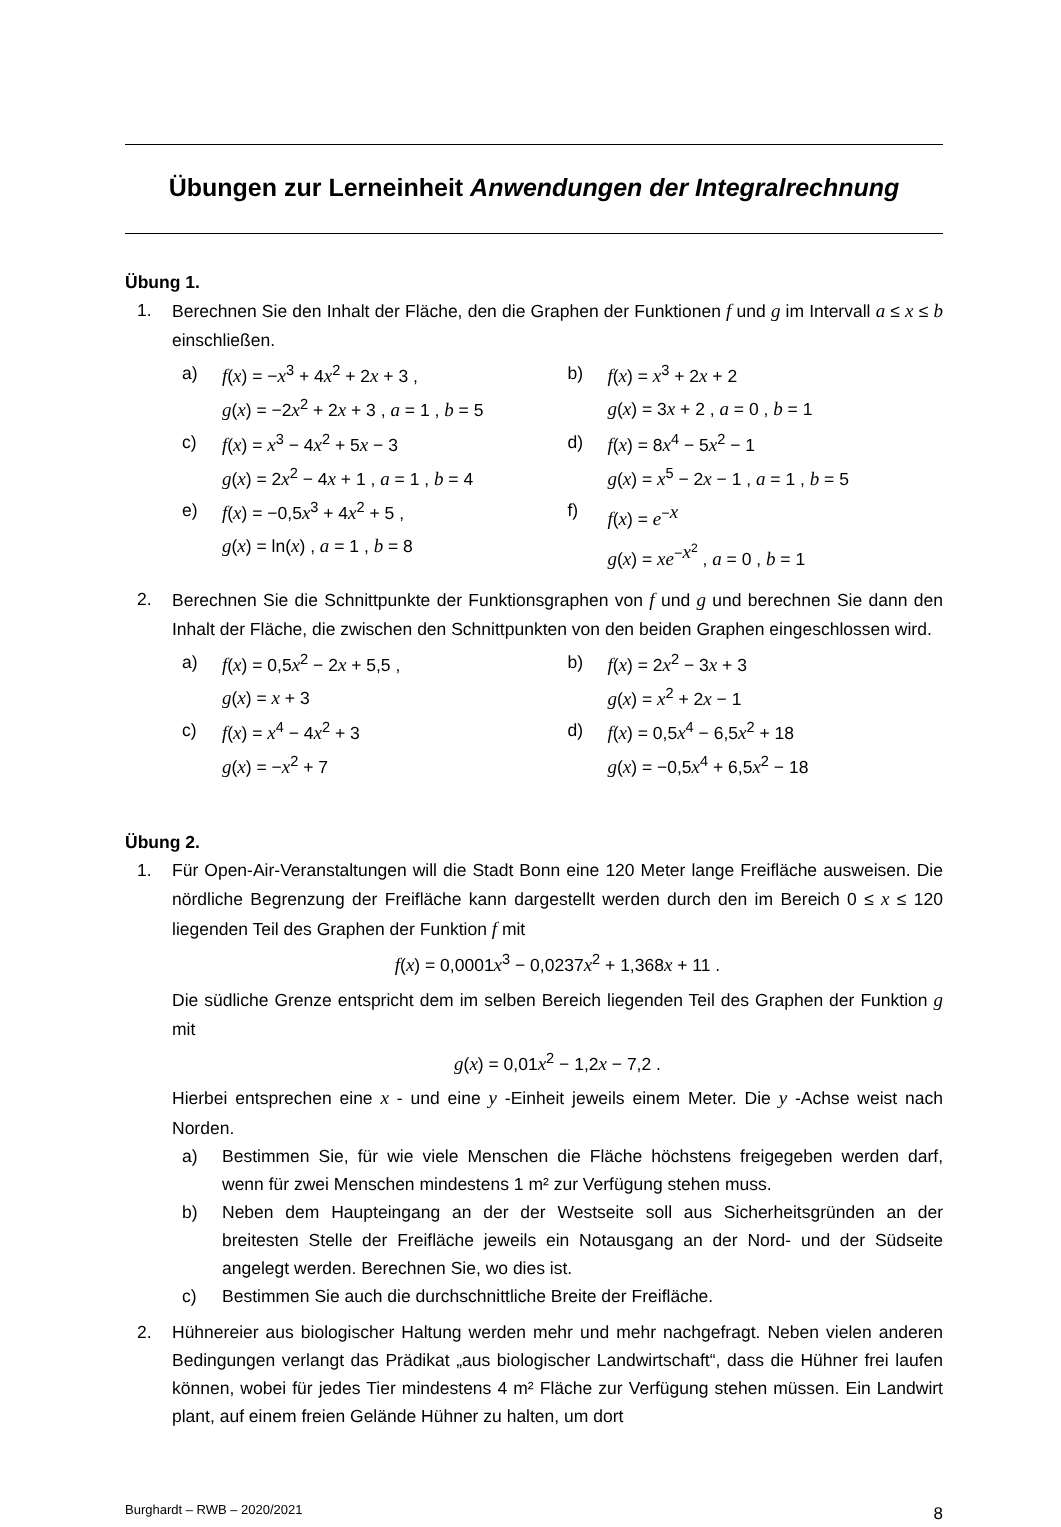Übungen zur Lerneinheit Anwendungen der Integralrechnung
Übung 1.
1. Berechnen Sie den Inhalt der Fläche, den die Graphen der Funktionen f und g im Intervall a ≤ x ≤ b einschließen.
a) f(x) = −x<sup>3</sup> + 4x<sup>2</sup> + 2x + 3 ,
g(x) = −2x<sup>2</sup> + 2x + 3 , a = 1 , b = 5
b) f(x) = x<sup>3</sup> + 2x + 2
g(x) = 3x + 2 , a = 0 , b = 1
c) f(x) = x<sup>3</sup> − 4x<sup>2</sup> + 5x − 3
g(x) = 2x<sup>2</sup> − 4x + 1 , a = 1 , b = 4
d) f(x) = 8x<sup>4</sup> − 5x<sup>2</sup> − 1
g(x) = x<sup>5</sup> − 2x − 1 , a = 1 , b = 5
e) f(x) = −0,5x<sup>3</sup> + 4x<sup>2</sup> + 5 ,
g(x) = ln(x) , a = 1 , b = 8
f) f(x) = e<sup>−x</sup>
g(x) = xe<sup>−x<sup>2</sup></sup> , a = 0 , b = 1
2. Berechnen Sie die Schnittpunkte der Funktionsgraphen von f und g und berechnen Sie dann den Inhalt der Fläche, die zwischen den Schnittpunkten von den beiden Graphen eingeschlossen wird.
a) f(x) = 0,5x<sup>2</sup> − 2x + 5,5 ,
g(x) = x + 3
b) f(x) = 2x<sup>2</sup> − 3x + 3
g(x) = x<sup>2</sup> + 2x − 1
c) f(x) = x<sup>4</sup> − 4x<sup>2</sup> + 3
g(x) = −x<sup>2</sup> + 7
d) f(x) = 0,5x<sup>4</sup> − 6,5x<sup>2</sup> + 18
g(x) = −0,5x<sup>4</sup> + 6,5x<sup>2</sup> − 18
Übung 2.
1. Für Open-Air-Veranstaltungen will die Stadt Bonn eine 120 Meter lange Freifläche ausweisen. Die nördliche Begrenzung der Freifläche kann dargestellt werden durch den im Bereich 0 ≤ x ≤ 120 liegenden Teil des Graphen der Funktion f mit
f(x) = 0,0001x<sup>3</sup> − 0,0237x<sup>2</sup> + 1,368x + 11 .
Die südliche Grenze entspricht dem im selben Bereich liegenden Teil des Graphen der Funktion g mit
g(x) = 0,01x<sup>2</sup> − 1,2x − 7,2 .
Hierbei entsprechen eine x - und eine y -Einheit jeweils einem Meter. Die y -Achse weist nach Norden.
a) Bestimmen Sie, für wie viele Menschen die Fläche höchstens freigegeben werden darf, wenn für zwei Menschen mindestens 1 m² zur Verfügung stehen muss.
b) Neben dem Haupteingang an der der Westseite soll aus Sicherheitsgründen an der breitesten Stelle der Freifläche jeweils ein Notausgang an der Nord- und der Südseite angelegt werden. Berechnen Sie, wo dies ist.
c) Bestimmen Sie auch die durchschnittliche Breite der Freifläche.
2. Hühnereier aus biologischer Haltung werden mehr und mehr nachgefragt. Neben vielen anderen Bedingungen verlangt das Prädikat „aus biologischer Landwirtschaft“, dass die Hühner frei laufen können, wobei für jedes Tier mindestens 4 m² Fläche zur Verfügung stehen müssen. Ein Landwirt plant, auf einem freien Gelände Hühner zu halten, um dort
Burghardt – RWB – 2020/2021 8